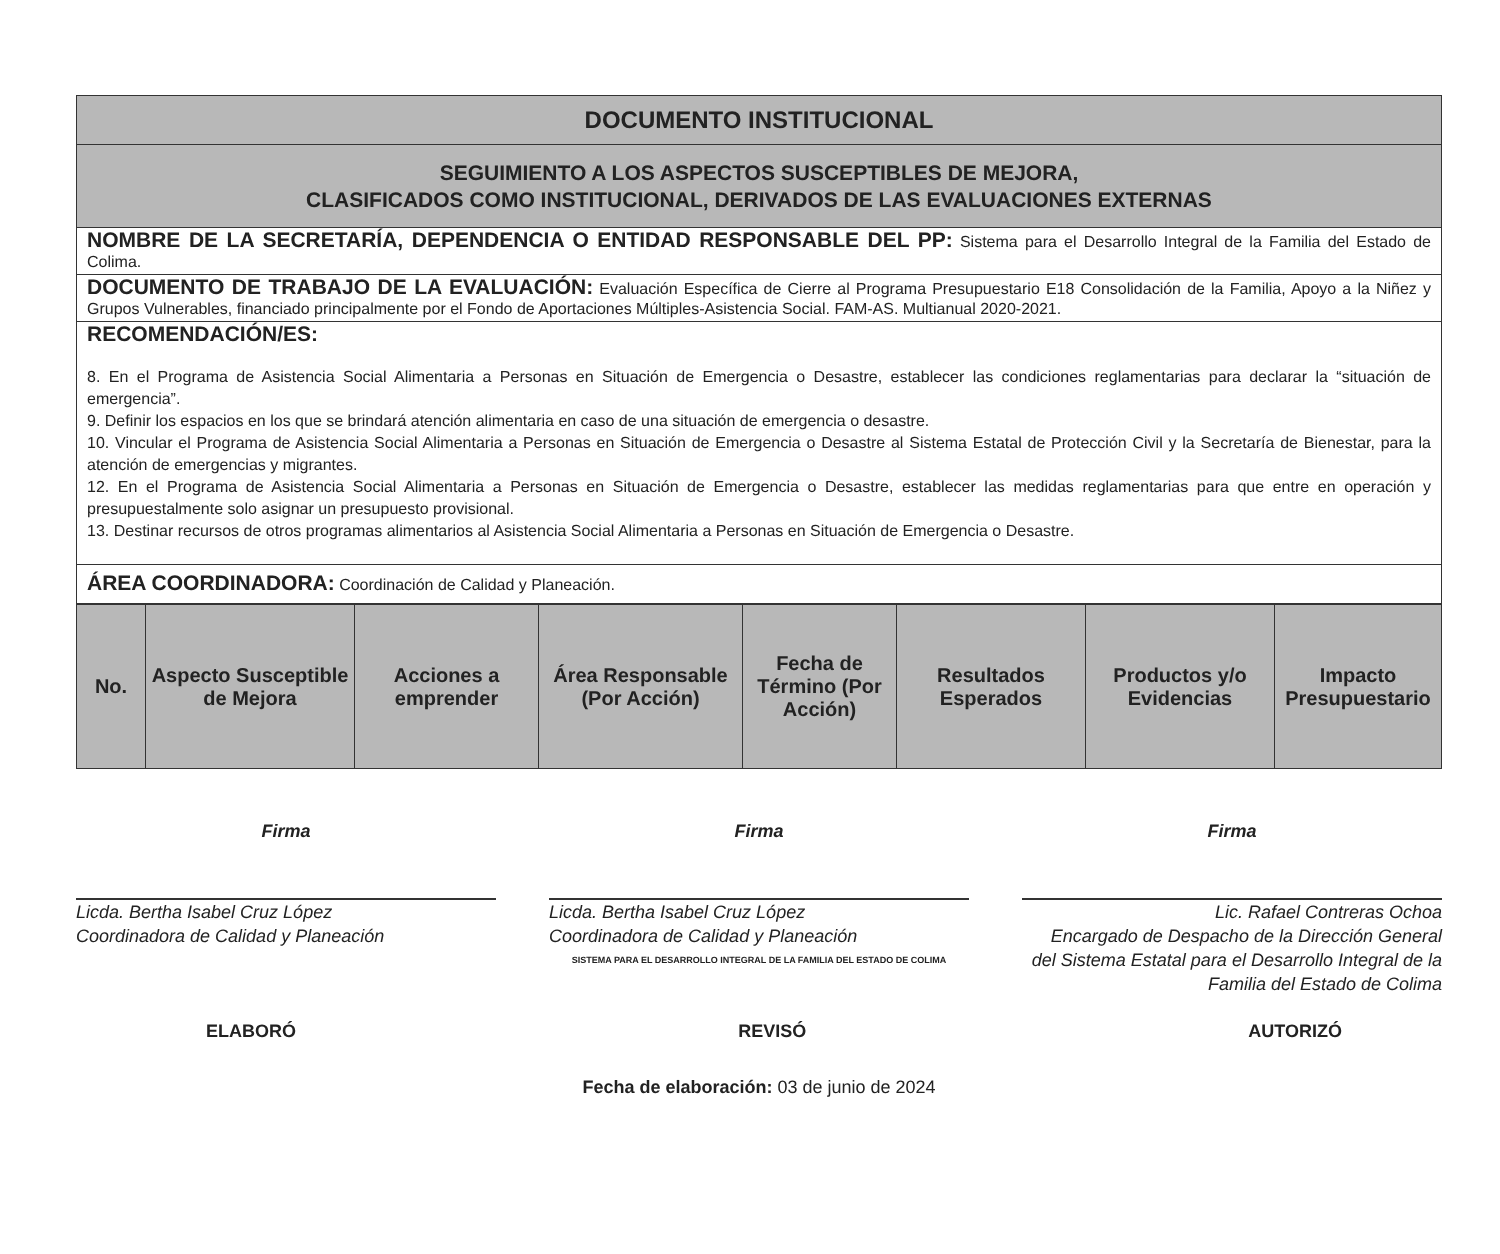| DOCUMENTO INSTITUCIONAL |
| SEGUIMIENTO A LOS ASPECTOS SUSCEPTIBLES DE MEJORA, CLASIFICADOS COMO INSTITUCIONAL, DERIVADOS DE LAS EVALUACIONES EXTERNAS |
| NOMBRE DE LA SECRETARÍA, DEPENDENCIA O ENTIDAD RESPONSABLE DEL PP: Sistema para el Desarrollo Integral de la Familia del Estado de Colima. |
| DOCUMENTO DE TRABAJO DE LA EVALUACIÓN: Evaluación Específica de Cierre al Programa Presupuestario E18 Consolidación de la Familia, Apoyo a la Niñez y Grupos Vulnerables, financiado principalmente por el Fondo de Aportaciones Múltiples-Asistencia Social. FAM-AS. Multianual 2020-2021. |
| RECOMENDACIÓN/ES: 8. En el Programa de Asistencia Social Alimentaria a Personas en Situación de Emergencia o Desastre, establecer las condiciones reglamentarias para declarar la “situación de emergencia”. 9. Definir los espacios en los que se brindará atención alimentaria en caso de una situación de emergencia o desastre. 10. Vincular el Programa de Asistencia Social Alimentaria a Personas en Situación de Emergencia o Desastre al Sistema Estatal de Protección Civil y la Secretaría de Bienestar, para la atención de emergencias y migrantes. 12. En el Programa de Asistencia Social Alimentaria a Personas en Situación de Emergencia o Desastre, establecer las medidas reglamentarias para que entre en operación y presupuestalmente solo asignar un presupuesto provisional. 13. Destinar recursos de otros programas alimentarios al Asistencia Social Alimentaria a Personas en Situación de Emergencia o Desastre. |
| ÁREA COORDINADORA: Coordinación de Calidad y Planeación. |
| No. | Aspecto Susceptible de Mejora | Acciones a emprender | Área Responsable (Por Acción) | Fecha de Término (Por Acción) | Resultados Esperados | Productos y/o Evidencias | Impacto Presupuestario |
| --- | --- | --- | --- | --- | --- | --- | --- |
Firma
Licda. Bertha Isabel Cruz López
Coordinadora de Calidad y Planeación
Firma
Licda. Bertha Isabel Cruz López
Coordinadora de Calidad y Planeación
SISTEMA PARA EL DESARROLLO INTEGRAL DE LA FAMILIA DEL ESTADO DE COLIMA
Firma
Lic. Rafael Contreras Ochoa
Encargado de Despacho de la Dirección General del Sistema Estatal para el Desarrollo Integral de la Familia del Estado de Colima
ELABORÓ REVISÓ AUTORIZÓ
Fecha de elaboración: 03 de junio de 2024